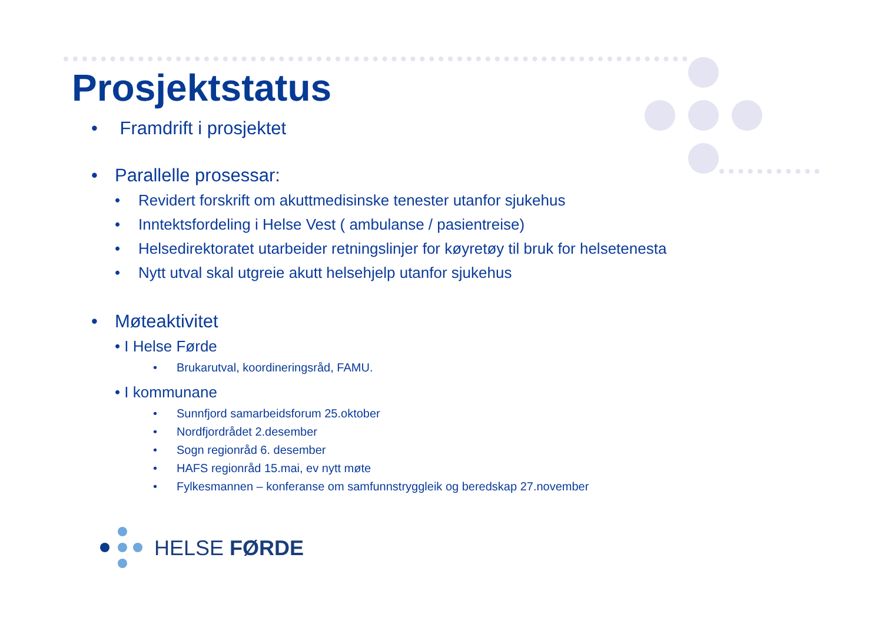Prosjektstatus
• Framdrift i prosjektet
• Parallelle prosessar:
• Revidert forskrift om akuttmedisinske tenester utanfor sjukehus
• Inntektsfordeling i Helse Vest ( ambulanse / pasientreise)
• Helsedirektoratet utarbeider retningslinjer for køyretøy til bruk for helsetenesta
• Nytt utval skal utgreie akutt helsehjelp utanfor sjukehus
• Møteaktivitet
• I Helse Førde
• Brukarutval, koordineringsråd, FAMU.
• I kommunane
• Sunnfjord samarbeidsforum 25.oktober
• Nordfjordrådet 2.desember
• Sogn regionråd 6. desember
• HAFS regionråd 15.mai, ev nytt møte
• Fylkesmannen – konferanse om samfunnstryggleik og beredskap 27.november
HELSE FØRDE